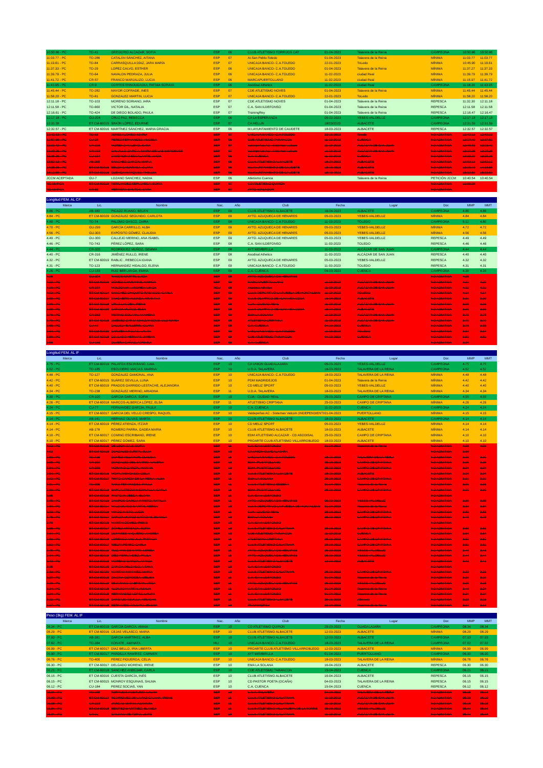| 10:50.86 - PC | TO-41 | GREGORIO ALCAZAR, SOFIA | ESP | 06 | CLUB ATLETISMO TORRIJOS CAT | 01-04-2023 | Talavera de la Reina | CAMPEONA | 10:50.86 | 10:50.86 |
| 11:03.77 - PC | TO-286 | CATALÁN SÁNCHEZ, AITANA | ESP | 07 | At.San Pablo-Toledo | 01-04-2023 | Talavera de la Reina | MÍNIMA | 11:03.77 | 11:03.77 |
| 11:19.61 - PC | TO-84 | CARRASQUILLA DÍAZ, JARA MARÍA | ESP | 07 | UNICAJA BANCO- C.A.TOLEDO | 22-01-2023 | ToLedo | MÍNIMA | 10:45.90 | 11:19.61 |
| 11:37.33 - PC | TO-29 | LOPEZ CALVO, ESTHER | ESP | 06 | UNICAJA BANCO- C.A.TOLEDO | 01-04-2023 | Talavera de la Reina | MÍNIMA | 11:37.27 | 11:37.33 |
| 11:39.79 - PC | TO-64 | NAVALON PEDRAZA, JULIA | ESP | 06 | UNICAJA BANCO- C.A.TOLEDO | 11-02-2023 | ciudad Real | MÍNIMA | 11:39.79 | 11:39.79 |
| 11:41.72 - PC | CR-57 | FRANCO MARJALIZO, LUCIA | ESP | 06 | MARCAPUERTOLLANO | 11-02-2023 | ciudad Real | MÍNIMA | 11:15.97 | 11:41.72 |
| 11:43.95 - PC | CR-9 | CORTES ENNOUGAOUI, FATIMA SORAYA | ESP | 06 | Asodisal Athetics | 11-02-2023 | ciudad Real | CAMPEONA | 11:18.36 | 11:43.95 |
| 11:45.44 - PC | TO-282 | MAYOR COFRADE, INES | ESP | 07 | CDE ATLETISMO NOVES | 01-04-2023 | Talavera de la Reina | MÍNIMA | 11:45.44 | 11:45.44 |
| 11:58.20 - PC | TO-81 | GONZALEZ MARTIN, LUCIA | ESP | 07 | UNICAJA BANCO- C.A.TOLEDO | 22-01-2023 | ToLedo | MÍNIMA | 11:58.20 | 11:58.20 |
| 12:11.18 - PC | TO-103 | MORENO SORIANO, IARA | ESP | 07 | CDE ATLETISMO NOVES | 01-04-2023 | Talavera de la Reina | REPESCA | 11:32.30 | 12:11.18 |
| 12:11.58 - PC | TO-660 | VICTOR GIL, NATALIA | ESP | 07 | C.A. SAN ILDEFONSO | 01-04-2023 | Talavera de la Reina | REPESCA | 12:11.58 | 12:11.58 |
| 12:16.61 - PC | TO-424 | DE DIEGO BOLADO, PAULA | ESP | 07 | TrainingRey | 01-04-2023 | Talavera de la Reina | REPESCA | 12:16.47 | 12:16.47 |
| 12:17.18 - PC | GU-204 | CRUZ PAZ, REBECCA | ESP | 06 | CA LA ESPERANZA | 05-03-2023 | YEBES-VALDELUZ | CAMPEONA | 12:17.18 | 12:17.18 |
| 12:31.59 | ET CM-60015 | SIMÓN LÓPEZ, EDURNE | ESP | 07 | CA HELLIN | 18/03/2023 | ALBACETE | CAMPEONA | 12:31.59 | 12:31.59 |
| 12:32.57 - PC | ET CM-60016 | MARTÍNEZ SÁNCHEZ, MARIA GRACIA | ESP | 06 | M.I.AYUNTAMIENTO DE CAUDETE | 18-03-2023 | ALBACETE | REPESCA | 12:32.57 | 12:32.57 |
| 12:42.13 - PC | TO-83 | JEREZ ALONSO, MARIA | ESP | 07 | UNICAJA BANCO- C.A.TOLEDO | 22-01-2023 | Toledo | NO ADMITIDA | 12:42.13 | 12:42.13 |
| 12:57.59 - PC | CU-26 | PEREZ FERNANDEZ, ANGELA | ESP | 06 | CDE ATLETISMO TARANCON | 11-02-2023 | CUENCA | NO ADMITIDA | 12:07.49 | 12:57.59 |
| 13:03.42 - PC | CR-225 | MORENO MALENO, SARA | ESP | 07 | Valdepeñas AC - Sistemas Valcom | 11-03-2023 | ALCÁZAR DE SAN JUAN | NO ADMITIDA | 12:48.83 | 13:03.42 |
| 13:20.25 - PC | CR-203 | CALVILLO GARCÍA, MARIA DE LAS MERCEDES | ESP | 07 | Valdepeñas AC - Sistemas Valcom | 11-03-2023 | ALCÁZAR DE SAN JUAN | NO ADMITIDA | 13:20.25 | 13:20.25 |
| 13:35.36 - PC | CU-154 | ZANGRONIZ ESCALANTE, LUCÍA | ESP | 06 | C.A. CUENCA | 11-02-2023 | CUENCA | NO ADMITIDA | 12:39.37 | 13:35.36 |
| 13:52.13 - PC | AB-208 | SÁNCHEZ GARCÍA, MARÍA | ESP | 06 | CLUB ATLETISMO ALBACETE | 18-03-2023 | ALBACETE | NO ADMITIDA | 13:52.13 | 13:52.13 |
| 14:38.66 - PC | ET CM-60016 | BELDA CAMARASA, CLARA | ESP | 06 | M.I.AYUNTAMIENTO DE CAUDETE | 18-03-2023 | ALBACETE | NO ADMITIDA | 13:09.70 | 14:38.66 |
| 15:12.59 - PC | ET CM-60016 | CUENCA MÁRQUEZ, THELMA | ESP | 06 | M.I.AYUNTAMIENTO DE CAUDETE | 18-03-2023 | ALBACETE | NO ADMITIDA | 15:12.59 | 15:12.59 |
| JCCM ACEPTADA | GU-7 | LOZANO SANCHEZ, NADIA | ESP | 06 | Atletismo Cuenca | | Talavera de la Reina | PETICIÓN JCCM | 10:40.54 | 10:40.54 |
| NO MARCA | ET CM-60019 | FERNANDEZ SEPULVEDA, SOFIA | ESP | 07 | CD ATLETISMO QUIRON | | | NO ADMITIDA | 12:59.28 | |
| NO MARCA | CR-83 | HERRERA SANTOS, SARA | ESP | 07 | AYTO. MALAGON | | | NO ADMITIDA | | |
| Longitud FEM. AL CF | | | | | | | | | | |
| Marca | Lic. | Nombre | Nac. | Año | Club | Fecha | Lugar | Dor. | MMP | MMT |
| 4.86 - PC | AB-180 | PICAZO RUANO, BELEN | ESP | 09 | CLUB ATLETISMO ALBACETE | 16-04-2023 | ALBACETE | CAMPEONA | 4.86 | 4.86 |
| 4.84 - PC | ET CM-60029 | GONZÁLEZ SEGUNDO, CARLOTA | ESP | 09 | AYTO. AZUQUECA DE HENARES | 05-03-2023 | YEBES-VALDELUZ | MÍNIMA | 4.84 | 4.84 |
| 4.80 - PC | TO-74 | PALOMO GASCO, ZAIRA | ESP | 08 | UNICAJA BANCO- C.A.TOLEDO | 11-03-2023 | TOLEDO | CAMPEONA | 5.12 | 4.80 |
| 4.70 - PC | GU-299 | GARCÍA CARRILLO, ALBA | ESP | 09 | AYTO. AZUQUECA DE HENARES | 05-03-2023 | YEBES-VALDELUZ | MÍNIMA | 4.72 | 4.72 |
| 4.56 - PC | GU-303 | EXPÓSITO GÓMEZ, CLAUDIA | ESP | 09 | AYTO. AZUQUECA DE HENARES | 05-03-2023 | YEBES-VALDELUZ | MÍNIMA | 4.56 | 4.56 |
| 4.49 - PC | GU-300 | CALLEJO MERINO, ANA ISABEL | ESP | 09 | AYTO. AZUQUECA DE HENARES | 05-03-2023 | YEBES-VALDELUZ | REPESCA | 4.49 | 4.49 |
| 4.46 - PC | TO-743 | PÉREZ LÓPEZ, SARA | ESP | 08 | C.A. SAN ILDEFONSO | 11-03-2023 | TOLEDO | REPESCA | 4.46 | 4.46 |
| 4.44 - PC | CR-305 | RODRÍGUEZ MUÑOZ, GEMMA | ESP | 08 | AYT MEMBRILLA | 11-03-2023 | ALCÁZAR DE SAN JUAN | CAMPEONA | 4.44 | 4.44 |
| 4.40 - PC | CR-316 | JIMÉNEZ RULLO, IRENE | ESP | 08 | Asodisal Athetics | 11-03-2023 | ALCÁZAR DE SAN JUAN | REPESCA | 4.40 | 4.40 |
| 4.32 - PC | ET CM-60019 | RABLIC , REBECCA IOANA | ESP | 09 | AYTO. AZUQUECA DE HENARES | 05-03-2023 | YEBES-VALDELUZ | REPESCA | 4.32 | 4.32 |
| 4.31 - PC | TO-123 | HERNANDEZ HIDALGO, ELENA | ESP | 09 | UNICAJA BANCO- C.A.TOLEDO | 11-03-2023 | TOLEDO | REPESCA | 4.31 | 4.31 |
| 4.26 - PC | CU-183 | RUIZ BERLANGA, EMMA | ESP | 09 | C.A. CUENCA | 04-03-2023 | CUENCA | CAMPEONA | 4.38 | 4.26 |
| 4.26 | GU-304 | RAMOS MARTÍN, LUCÍA | ESP | 08 | AYTO. AZUQUECA DE HENARES | | | NO ADMITIDA | 4.35 | |
| 4.22 - PC | ET CM-60018 | GÓMEZ CHARAVIAS, AINHOA | ESP | 09 | MARCAPUERTOLLANO | 11-03-2023 | ALCÁZAR DE SAN JUAN | NO ADMITIDA | 4.22 | 4.22 |
| 4.19 - PC | CR-377 | MOLDOVAN , ANDREA ILINCA | ROU | 08 | Asodisal Athetics | 11-03-2023 | ALCÁZAR DE SAN JUAN | NO ADMITIDA | 4.19 | 4.19 |
| 4.03 - PC | ET CM-60014 | SANCHEZ-CHIQUITO RABASCO, CARLA | ESP | 09 | CLUB DEPORTIVO LA PUEBLA DE MONTALBAN | 11-03-2023 | TOLEDO | NO ADMITIDA | 4.14 | 4.14 |
| 3.99 - PC | ET CM-60017 | ZAHONERO ALMADA, ARANTXA | ESP | 09 | CLUB OLIMPICO DE ALMANSA CODA | 16-04-2023 | ALBACETE | NO ADMITIDA | 3.99 | 3.99 |
| 3.96 - PC | ET CM-60018 | CRUZ LACOBA, IRENE | ESP | 08 | CUA - CIUDAD REAL | 11-03-2023 | ALCÁZAR DE SAN JUAN | NO ADMITIDA | 3.96 | 3.96 |
| 3.90 - PC | ET CM-60020 | GARCIA MUÑOZ, ELSA | ESP | 08 | CLUB OLIMPICO DE ALMANSA CODA | 16-04-2023 | ALBACETE | NO ADMITIDA | 3.90 | 3.90 |
| 3.76 - PC | CR-353 | MERINO SOLANA, AKAHENA | ESP | 09 | EMA LA SOLANA | 11-03-2023 | ALCÁZAR DE SAN JUAN | NO ADMITIDA | 3.76 | 3.76 |
| 3.70 - PC | ET CM-60018 | JIMÉNEZ-ZARZA MANZANEQUE, LUZ MARIA | ESP | 08 | ATLETISMO CRIPTANA | 11-03-2023 | ALCÁZAR DE SAN JUAN | NO ADMITIDA | 3.70 | 3.70 |
| 3.65 - PC | CU-47 | CALLEJA BALLERIN, CLARA | ESP | 08 | C.A. CUENCA | 04-03-2023 | CUENCA | NO ADMITIDA | 3.75 | 3.65 |
| 3.64 - PC | ET CM-60020 | CARMENA ROJAS, LAURA | ESP | 09 | UNICAJA BANCO- C.A.TOLEDO | 11-03-2023 | TOLEDO | NO ADMITIDA | 3.64 | 3.64 |
| 3.59 - PC | ET CM-60018 | COLLADO HERVÍAS, JIMENA | ESP | 09 | CDE ATLETISMO TARANCON | 04-03-2023 | CUENCA | NO ADMITIDA | 3.59 | 3.59 |
| 3.58 | CU-186 | OLVERA CAÑAS, ADRIANA | ESP | 09 | C.A. CUENCA | | | NO ADMITIDA | 3.04 | |
| Longitud FEM. AL IF | | | | | | | | | | |
| Marca | Lic. | Nombre | Nac. | Año | Club | Fecha | Lugar | Dor. | MMP | MMT |
| 4.75 - PC | ET CM-60019 | PALAFOX ESCRIBANO, LAIA | ESP | 10 | CA UNION GUADALAJARA | 05-03-2023 | YEBES-VALDELUZ | CAMPEONA | 4.75 | 4.75 |
| 4.52 - PC | TO-185 | ESCUDERO MACÍAS, MARINA | ESP | 10 | U.D.A. TALAVERA | 18-03-2023 | TALAVERA DE LA REINA | CAMPEONA | 4.52 | 4.52 |
| 4.48 - PC | TO-127 | GONZALEZ GAMONAL, ANA | ESP | 10 | UNICAJA BANCO- C.A.TOLEDO | 18-03-2023 | TALAVERA DE LA REINA | MÍNIMA | 4.48 | 4.48 |
| 4.42 - PC | ET CM-60015 | SUÁREZ SEVILLA, LUNA | ESP | 10 | PDM MADRIDEJOS | 01-04-2023 | Talavera de la Reina | MÍNIMA | 4.42 | 4.42 |
| 4.40 - PC | ET CM-60019 | PRADOS GARRIDO-LESTACHE, ALEJANDRA | ESP | 10 | CD MELIZ SPORT | 05-03-2023 | YEBES-VALDELUZ | MÍNIMA | 4.40 | 4.40 |
| 4.34 - PC | TO-238 | GONZÁLEZ MERINO, ARIADNA | ESP | 11 | U.D.A. TALAVERA | 18-03-2023 | TALAVERA DE LA REINA | MÍNIMA | 4.34 | 4.34 |
| 4.30 - PC | CR-320 | GARCIA GARCIA, SOFIA | ESP | 10 | CUA - CIUDAD REAL | 25-03-2023 | CAMPO DE CRIPTANA | CAMPEONA | 4.55 | 4.55 |
| 4.26 - PC | ET CM-60018 | MARCOS-ALBERCA LÓPEZ, ELSA | ESP | 11 | ATLETISMO CRIPTANA | 25-03-2023 | CAMPO DE CRIPTANA | MÍNIMA | 4.26 | 4.26 |
| 4.24 - PC | CU-77 | FERNANDEZ GARCIA, PAULA | ESP | 10 | C.A. CUENCA | 11-02-2023 | CUENCA | CAMPEONA | 4.24 | 4.24 |
| 4.15 - PC | ET CM-60017 | GARCIA DEL VELLO CRESPO, RAQUEL | ESP | 10 | Valdepeñas AC - Sistemas Valcom (INDEPENDIENTE) | 01-04-2023 | PUERTOLLANO | MÍNIMA | 4.15 | 4.15 |
| 4.14 - PC | AB-141 | HERNAIZ OLIVAS, MARTA | ESP | 10 | CLUB ATLETISMO ALBACETE | 18-03-2023 | ALBACETE | CAMPEONA | 4.14 | 4.14 |
| 4.14 - PC | ET CM-60019 | PÉREZ ATIENZA, ITZÍAR | ESP | 10 | CD MELIZ SPORT | 05-03-2023 | YEBES-VALDELUZ | MÍNIMA | 4.14 | 4.14 |
| 4.14 - PC | AB-178 | ROMERO PARRA, GADEA MARIA | ESP | 10 | CLUB ATLETISMO ALBACETE | 18-03-2023 | ALBACETE | MÍNIMA | 4.14 | 4.14 |
| 4.10 - PC | ET CM-60017 | COMINO ESCRIBANO, IRENE | ESP | 10 | EDM ATLETISMO ALCAZAR - CD ASODISAL | 25-03-2023 | CAMPO DE CRIPTANA | MÍNIMA | 4.10 | 4.10 |
| 4.10 - PC | ET CM-60017 | PÉREZ GÓMEZ, SARA | ESP | 10 | PROARTE CLUB ATLETISMO VILLARROBLEDO | 18-03-2023 | ALBACETE | MÍNIMA | 4.10 | 4.10 |
| 4.03 - PC | ET CM-60015 | DE LEÓN SAIZ, SOFÍA | ESP | 11 | C.A. SAN ILDEFONSO | 01-04-2023 | Talavera de la Reina | NO ADMITIDA | 4.03 | 4.03 |
| 4.02 | ET CM-60019 | GONZÁLEZ ZURITA, JULIA | ESP | 10 | CA UNION GUADALAJARA | | | NO ADMITIDA | 3.66 | |
| 3.99 - PC | TO-716 | GOMEZ VILLAMOR, CLAUDIA | ESP | 11 | UNICAJA BANCO- C.A.TOLEDO | 18-03-2023 | TALAVERA DE LA REINA | NO ADMITIDA | 3.99 | 3.99 |
| 3.95 - PC | CR-390 | GONZALEZ DEL BARRIO, VALERIA | ESP | 10 | EDM- PUERTOLLANO | 25-03-2023 | CAMPO DE CRIPTANA | NO ADMITIDA | 3.95 | 3.95 |
| 3.94 - PC | CR-355 | MORANO GARCÍA, MARINA | ESP | 10 | EDM- PUERTOLLANO | 25-03-2023 | CAMPO DE CRIPTANA | NO ADMITIDA | 3.94 | 3.94 |
| 3.94 - PC | ET CM-60016 | MOYA AVENDAÑO, CELIA | ESP | 11 | CLUB ATLETISMO ALBACETE | 18-03-2023 | ALBACETE | NO ADMITIDA | 3.94 | 3.94 |
| 3.92 - PC | ET CM-60017 | PINTO GARCÍA DE LA REINA, ALBA | ESP | 11 | EMA LA SOLANA | 25-03-2023 | CAMPO DE CRIPTANA | NO ADMITIDA | 3.92 | 3.92 |
| 3.91 - PC | TO-695 | RANZ FERNANDEZ, PAULA | ESP | 11 | CLUB ATLETISMO SESEÑA | 01-04-2023 | Talavera de la Reina | NO ADMITIDA | 3.91 | 3.91 |
| 3.90 - PC | ET CM-60018 | BARCAIZTEGUI MEDIAVILLA, CARLA | ESP | 11 | EDM- PUERTOLLANO | 25-03-2023 | CAMPO DE CRIPTANA | NO ADMITIDA | 3.90 | 3.90 |
| 3.85 | ET CM-60015 | PANTOJA ÚBEDA, ELORA | ESP | 11 | C.A. SAN ILDEFONSO | | | NO ADMITIDA | | |
| 3.85 - PC | ET CM-60019 | CAMPOS GARCÍA-PRIETO, NATALIA | ESP | 11 | AYTO. AZUQUECA DE HENARES | 05-03-2023 | YEBES-VALDELUZ | NO ADMITIDA | 3.85 | 3.85 |
| 3.84 - PC | ET CM-60014 | MALDONADO MARTÍN, NEREA | ESP | 10 | CLUB DEPORTIVO LA PUEBLA DE MONTALBAN | 01-04-2023 | Talavera de la Reina | NO ADMITIDA | 3.84 | 3.84 |
| 3.83 - PC | ET CM-60018 | MINGO NIETO, LUCÍA | ESP | 11 | CUA - CIUDAD REAL | 25-03-2023 | CAMPO DE CRIPTANA | NO ADMITIDA | 3.83 | 3.83 |
| 3.75 - PC | ET CM-60017 | GARCÍA MUÑOZ CAÑADAS, BLANCA | ESP | 10 | EMA LA SOLANA | 25-03-2023 | CAMPO DE CRIPTANA | NO ADMITIDA | 3.75 | 3.75 |
| 3.70 | ET CM-60015 | MARTÍN GÓMEZ, IRENE | ESP | 10 | C.A. SAN ILDEFONSO | | | NO ADMITIDA | | |
| 3.66 - PC | ET CM-60017 | GÓMEZ ARREAZA, SOFÍA | ESP | 10 | CLUB ATLETISMO CALATRAVA | 25-03-2023 | CAMPO DE CRIPTANA | NO ADMITIDA | 3.66 | 3.66 |
| 3.64 - PC | ET CM-60018 | OLIVARES VAQUERO, ANDREA | ESP | 10 | CDE ATLETISMO TARANCON | 11-02-2023 | CUENCA | NO ADMITIDA | 3.64 | 3.64 |
| 3.60 - PC | ET CM-60018 | LORENZO ANGULO, PATRICIA | ESP | 11 | ATLETISMO CRIPTANA | 25-03-2023 | CAMPO DE CRIPTANA | NO ADMITIDA | 3.60 | 3.60 |
| 3.52 - PC | ET CM-60017 | NIELFA PÉREZ, CARLA | ESP | 11 | CLUB ATLETISMO CALATRAVA | 25-03-2023 | CAMPO DE CRIPTANA | NO ADMITIDA | 3.52 | 3.52 |
| 3.46 - PC | ET CM-60019 | RUIZ VAN DEN RYM, MIREIA | ESP | 11 | AYTO. AZUQUECA DE HENARES | 05-03-2023 | YEBES-VALDELUZ | NO ADMITIDA | 3.46 | 3.46 |
| 3.44 - PC | ET CM-60019 | DÍEZ FERNÁNDEZ, PAULA | ESP | 11 | AYTO. AZUQUECA DE HENARES | 05-03-2023 | YEBES-VALDELUZ | NO ADMITIDA | 3.44 | 3.44 |
| 3.43 - PC | ET CM-60016 | MORENO GARCÍA, AFRICA | ESP | 10 | CLUB ATLETISMO ALBACETE | 12-03-2023 | ALBACETE | NO ADMITIDA | 3.43 | 3.43 |
| 3.35 | ET CM-60015 | GARCÍA DELGADO, AITANA | ESP | 10 | C.A. SAN ILDEFONSO | | | NO ADMITIDA | | |
| 3.33 - PC | ET CM-60020 | MARTÍN MARTÍNEZ, MARÍA | ESP | 10 | CLUB ATLETISMO CALATRAVA | 25-03-2023 | CAMPO DE CRIPTANA | NO ADMITIDA | 3.33 | 3.33 |
| 3.27 - PC | ET CM-60015 | ONCINA CÓRDOBA, MELISA | ESP | 11 | C.A. SAN ILDEFONSO | 01-04-2023 | Talavera de la Reina | NO ADMITIDA | 3.27 | 3.27 |
| 3.26 - PC | ET CM-60019 | BEJARANO CABRERA, VEGA | ESP | 11 | AYTO. AZUQUECA DE HENARES | 05-03-2023 | YEBES-VALDELUZ | NO ADMITIDA | 3.26 | 3.26 |
| 3.24 - PC | ET CM-60015 | ALONSO MARTÍN, AMALIA | ESP | 11 | C.A. SAN ILDEFONSO | 01-04-2023 | Talavera de la Reina | NO ADMITIDA | 3.48 | 3.24 |
| 3.24 - PC | ET CM-60015 | HERNÁNDEZ LÓPEZ, LAURA | ESP | 11 | C.A. SAN ILDEFONSO | 01-04-2023 | Talavera de la Reina | NO ADMITIDA | 3.24 | 3.24 |
| 3.23 - PC | ET CM-60016 | CARBAJO SEVILLA, ARIADNA | ESP | 11 | CLUB ATLETISMO ALBACETE | 29-01-2023 | Albacete | NO ADMITIDA | 3.23 | 3.23 |
| 3.17 - PC | ET CM-60015 | BERNARDO PALOMO, JIMENA | ESP | 10 | TRAININGREY | 22-04-2023 | Talavera de la Reina | NO ADMITIDA | 3.17 | 3.17 |
| Peso (3kg) FEM. AL IF | | | | | | | | | | |
| Marca | Lic. | Nombre | Nac. | Año | Club | Fecha | Lugar | Dor. | MMP | MMT |
| 08.34 - PC | ET CM-60019 | GARCÍA GARCÍA, AMAIA | ESP | 10 | CD ATLETISMO QUIRON | 25-03-2023 | GUADALAJARA | CAMPEONA | 08.34 | 08.34 |
| 08.29 - PC | ET CM-60016 | CEJAS VELASCO, MARIA | ESP | 10 | CLUB ATLETISMO ALBACETE | 12-03-2023 | ALBACETE | MÍNIMA | 08.29 | 08.29 |
| 07.93 - PC | AB-181 | GARCIA MARTINEZ, ALBA | ESP | 10 | CLUB ATLETISMO ALBACETE | 12-03-2023 | ALBACETE | CAMPEONA | 07.93 | 07.93 |
| 07.62 - PC | TO-384 | KONATE , AMINATA | MLI | 10 | UNICAJA BANCO- C.A.TOLEDO | 18-03-2023 | TALAVERA DE LA REINA | CAMPEONA | 07.62 | 07.62 |
| 06.99 - PC | ET CM-60017 | DÍAZ BELLO, IRIA LIBERTA | ESP | 10 | PROARTE CLUB ATLETISMO VILLARROBLEDO | 12-03-2023 | ALBACETE | MÍNIMA | 06.99 | 06.99 |
| 06.90 - PC | ET CM-60017 | PARDILLA RAMÍREZ, CARMEN | ESP | 10 | AYT MEMBRILLA | 01-04-2023 | PUERTOLLANO | CAMPEONA | 06.90 | 06.90 |
| 06.76 - PC | TO-400 | PEREZ FIGUEROA, CELIA | ESP | 10 | UNICAJA BANCO- C.A.TOLEDO | 18-03-2023 | TALAVERA DE LA REINA | MÍNIMA | 06.76 | 06.76 |
| 06.30 - PC | ET CM-60017 | DELGADO MORENO, IRENE | ESP | 10 | EMA LA SOLANA | 16-04-2023 | ALBACETE | REPESCA | 06.30 | 06.30 |
| 06.21 - PC | ET CM-60018 | SÁNCHEZ ANDÚJAR, CARLA | ESP | 10 | CDE ATLETISMO TARANCON | 15-04-2023 | CUENCA | CAMPEONA | 06.21 | 06.21 |
| 06.15 - PC | ET CM-60016 | CUESTA GARCÍA, INÉS | ESP | 10 | CLUB ATLETISMO ALBACETE | 16-04-2023 | ALBACETE | REPESCA | 06.15 | 06.15 |
| 06.15 - PC | ET CM-60015 | MONROY ESQUINAS, SALMA | ESP | 10 | CD PASTOR POETA (OCAÑA) | 04-03-2023 | TALAVERA DE LA REINA | REPESCA | 06.15 | 06.15 |
| 06.12 - PC | CU-184 | PEREZ SOCIAS, YAN | ESP | 10 | C.A. CUENCA | 15-04-2023 | CUENCA | REPESCA | 06.12 | 06.12 |
| 06.04 - PC | TO-268 | TORRIJOS ACEITUNO, LAURA | ESP | 10 | U.D.A. TALAVERA | 04-03-2023 | TALAVERA DE LA REINA | NO ADMITIDA | 06.15 | 06.04 |
| 05.99 - PC | ET CM-60017 | RODRIGUEZ DE LA PAZ GALVAN, IRENE | ESP | 11 | CLUB ATLETISMO CALATRAVA | 11-03-2023 | ALCÁZAR DE SAN JUAN | NO ADMITIDA | 05.99 | 05.99 |
| 05.98 - PC | CR-223 | VARGAS MARÍN, AZAHARA | ESP | 11 | CLUB ATLETISMO CALATRAVA | 11-03-2023 | ALCÁZAR DE SAN JUAN | NO ADMITIDA | 05.98 | 05.98 |
| 05.84 - PC | ET CM-60018 | BENÍTEZ MARTÍNEZ, BLANCA | ESP | 11 | CLUB ATLETISMO VILLANUEVA DE LA TORRE | 05-03-2023 | YEBES-VALDELUZ | NO ADMITIDA | 05.84 | 05.84 |
| 05.84 - PC | CR-92 | GALIANO DE TORO, LEIRE | ESP | 10 | CLUB ATLETISMO CALATRAVA | 11-03-2023 | ALCÁZAR DE SAN JUAN | NO ADMITIDA | 05.84 | 05.84 |